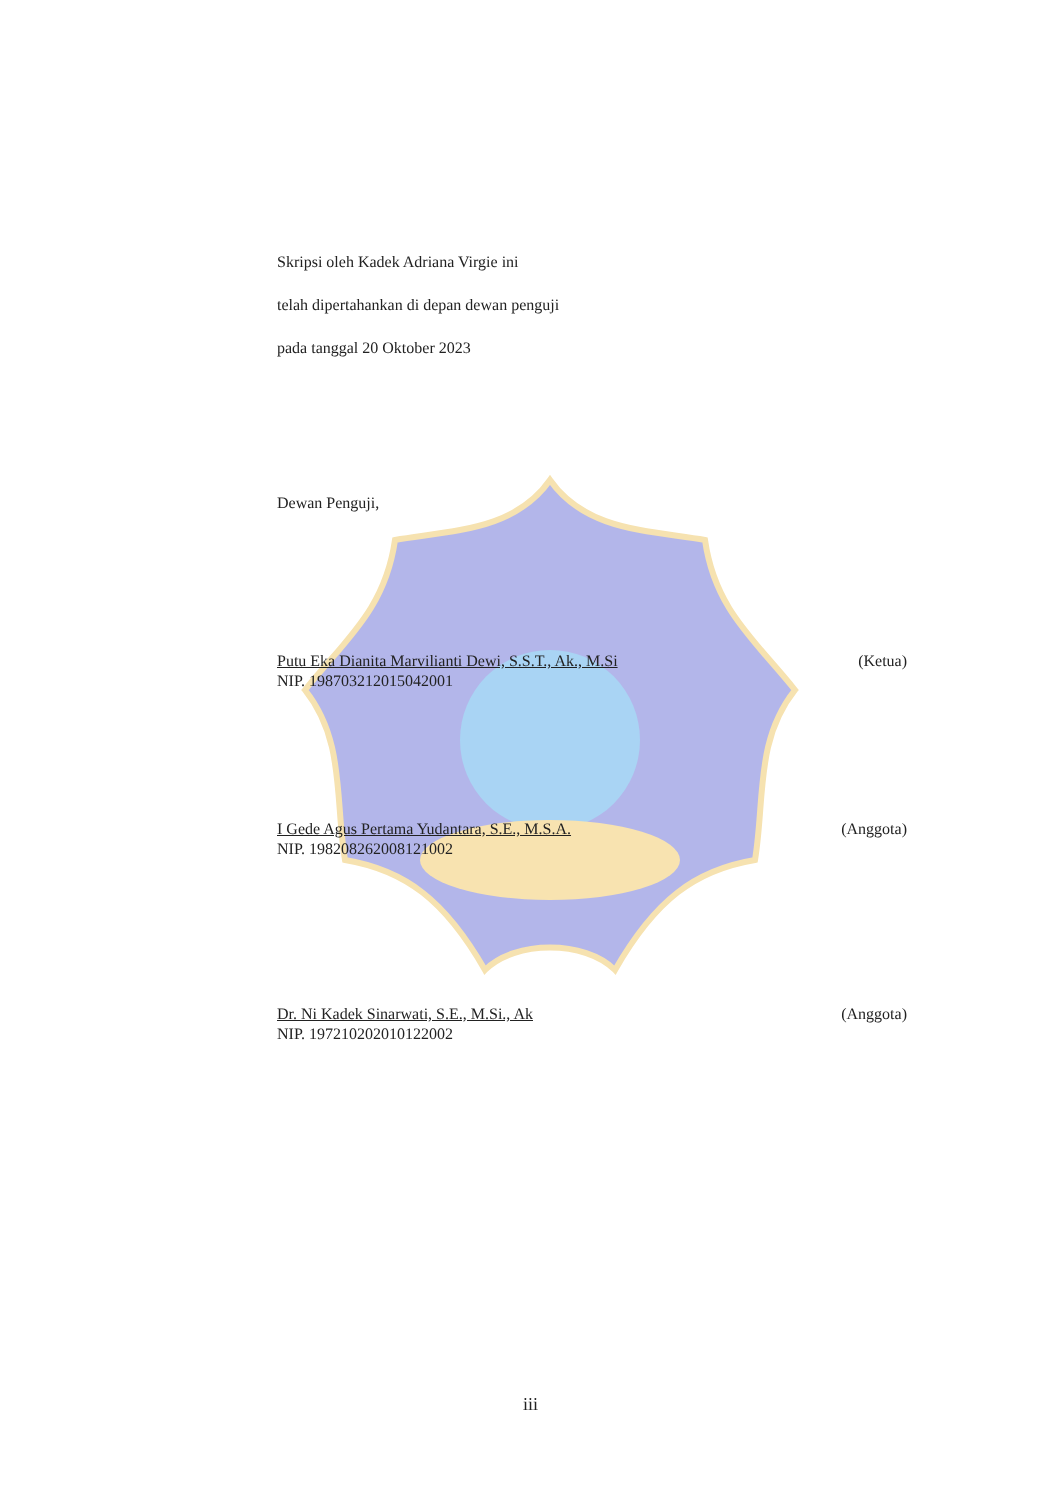Skripsi oleh Kadek Adriana Virgie ini
telah dipertahankan di depan dewan penguji
pada tanggal 20 Oktober 2023
Dewan Penguji,
Putu Eka Dianita Marvilianti Dewi, S.S.T., Ak., M.Si (Ketua)
NIP. 198703212015042001
I Gede Agus Pertama Yudantara, S.E., M.S.A. (Anggota)
NIP. 198208262008121002
Dr. Ni Kadek Sinarwati, S.E., M.Si., Ak (Anggota)
NIP. 197210202010122002
iii